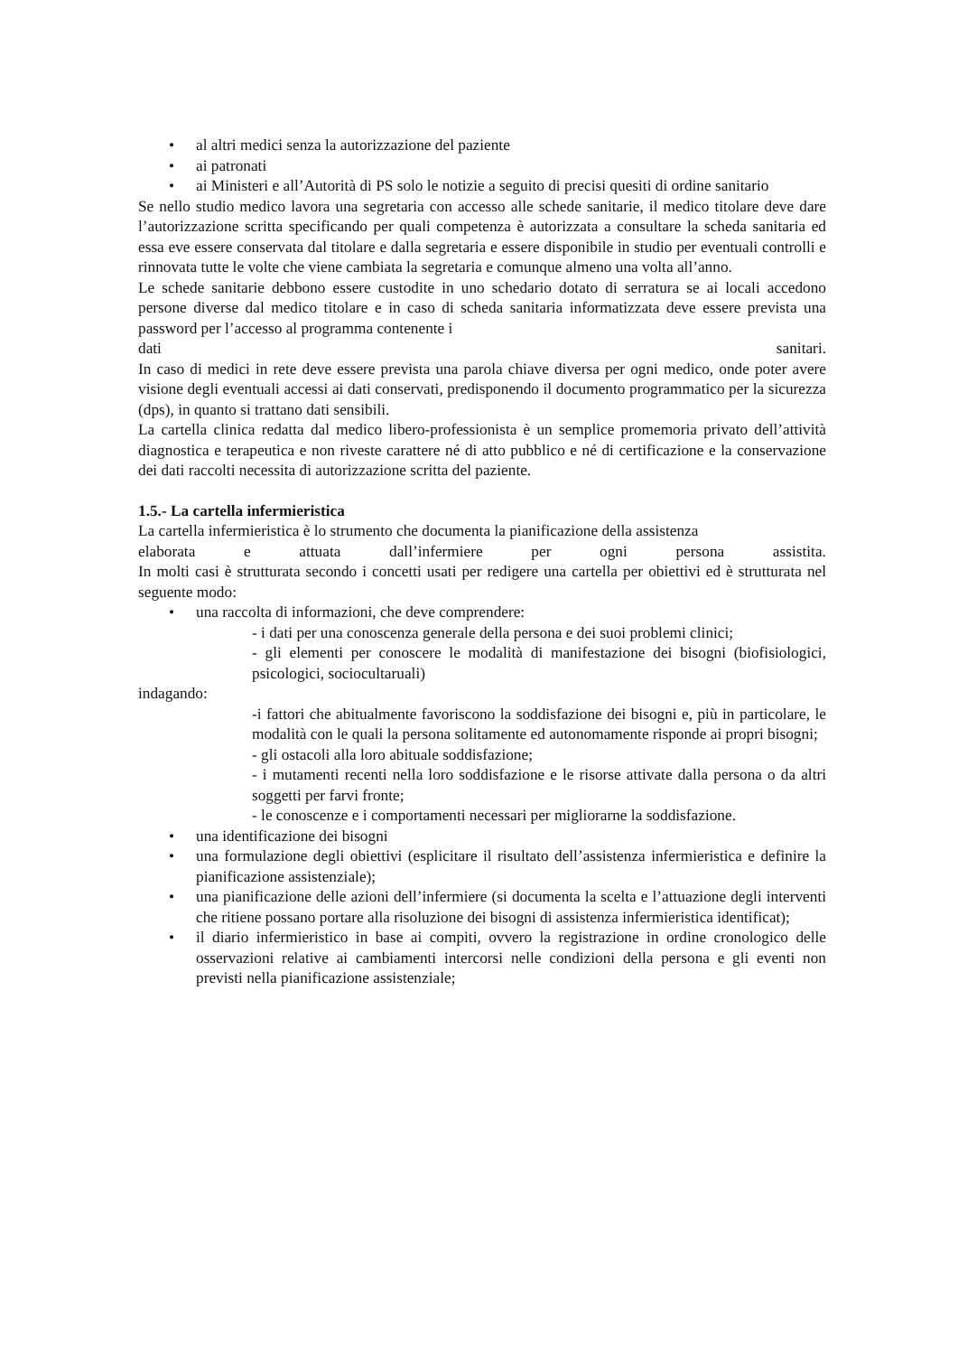• al altri medici senza la autorizzazione del paziente
• ai patronati
• ai Ministeri e all’Autorità di PS solo le notizie a seguito di precisi quesiti di ordine sanitario
Se nello studio medico lavora una segretaria con accesso alle schede sanitarie, il medico titolare deve dare l’autorizzazione scritta specificando per quali competenza è autorizzata a consultare la scheda sanitaria ed essa eve essere conservata dal titolare e dalla segretaria e essere disponibile in studio per eventuali controlli e rinnovata tutte le volte che viene cambiata la segretaria e comunque almeno una volta all’anno.
Le schede sanitarie debbono essere custodite in uno schedario dotato di serratura se ai locali accedono persone diverse dal medico titolare e in caso di scheda sanitaria informatizzata deve essere prevista una password per l’accesso al programma contenente i
dati sanitari.
In caso di medici in rete deve essere prevista una parola chiave diversa per ogni medico, onde poter avere visione degli eventuali accessi ai dati conservati, predisponendo il documento programmatico per la sicurezza (dps), in quanto si trattano dati sensibili.
La cartella clinica redatta dal medico libero-professionista è un semplice promemoria privato dell’attività diagnostica e terapeutica e non riveste carattere né di atto pubblico e né di certificazione e la conservazione dei dati raccolti necessita di autorizzazione scritta del paziente.
1.5.- La cartella infermieristica
La cartella infermieristica è lo strumento che documenta la pianificazione della assistenza
elaborata e attuata dall’infermiere per ogni persona assistita.
In molti casi è strutturata secondo i concetti usati per redigere una cartella per obiettivi ed è strutturata nel seguente modo:
• una raccolta di informazioni, che deve comprendere:
- i dati per una conoscenza generale della persona e dei suoi problemi clinici;
- gli elementi per conoscere le modalità di manifestazione dei bisogni (biofisiologici, psicologici, sociocultaruali)
indagando:
-i fattori che abitualmente favoriscono la soddisfazione dei bisogni e, più in particolare, le modalità con le quali la persona solitamente ed autonomamente risponde ai propri bisogni;
- gli ostacoli alla loro abituale soddisfazione;
- i mutamenti recenti nella loro soddisfazione e le risorse attivate dalla persona o da altri soggetti per farvi fronte;
- le conoscenze e i comportamenti necessari per migliorarne la soddisfazione.
• una identificazione dei bisogni
• una formulazione degli obiettivi (esplicitare il risultato dell’assistenza infermieristica e definire la pianificazione assistenziale);
• una pianificazione delle azioni dell’infermiere (si documenta la scelta e l’attuazione degli interventi che ritiene possano portare alla risoluzione dei bisogni di assistenza infermieristica identificat);
• il diario infermieristico in base ai compiti, ovvero la registrazione in ordine cronologico delle osservazioni relative ai cambiamenti intercorsi nelle condizioni della persona e gli eventi non previsti nella pianificazione assistenziale;